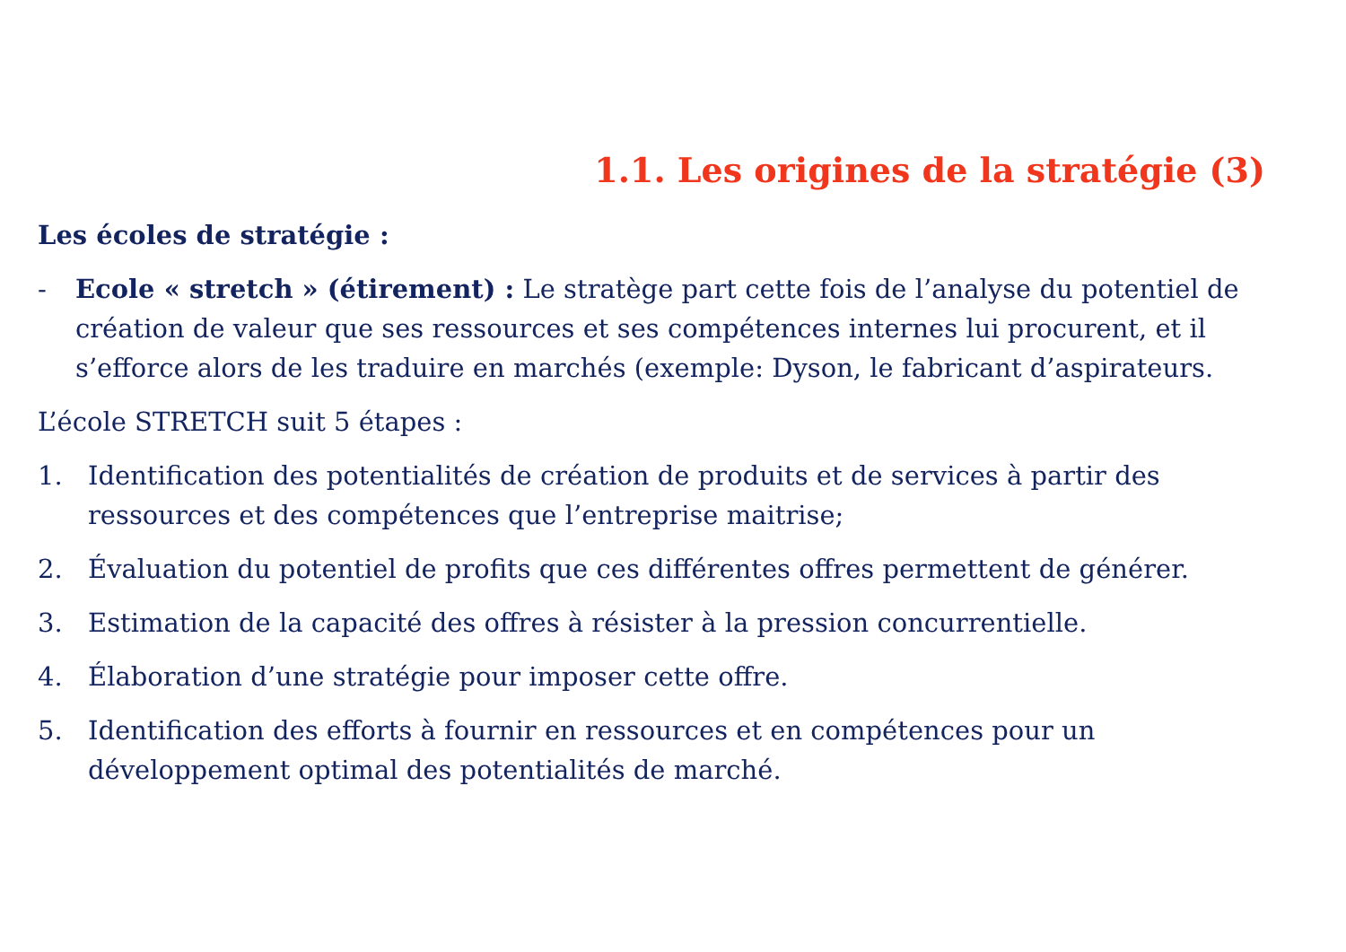1.1. Les origines de la stratégie (3)
Les écoles de stratégie :
- Ecole « stretch » (étirement) : Le stratège part cette fois de l’analyse du potentiel de création de valeur que ses ressources et ses compétences internes lui procurent, et il s’efforce alors de les traduire en marchés (exemple: Dyson, le fabricant d’aspirateurs.
L’école STRETCH suit 5 étapes :
1. Identification des potentialités de création de produits et de services à partir des ressources et des compétences que l’entreprise maitrise;
2. Évaluation du potentiel de profits que ces différentes offres permettent de générer.
3. Estimation de la capacité des offres à résister à la pression concurrentielle.
4. Élaboration d’une stratégie pour imposer cette offre.
5. Identification des efforts à fournir en ressources et en compétences pour un développement optimal des potentialités de marché.